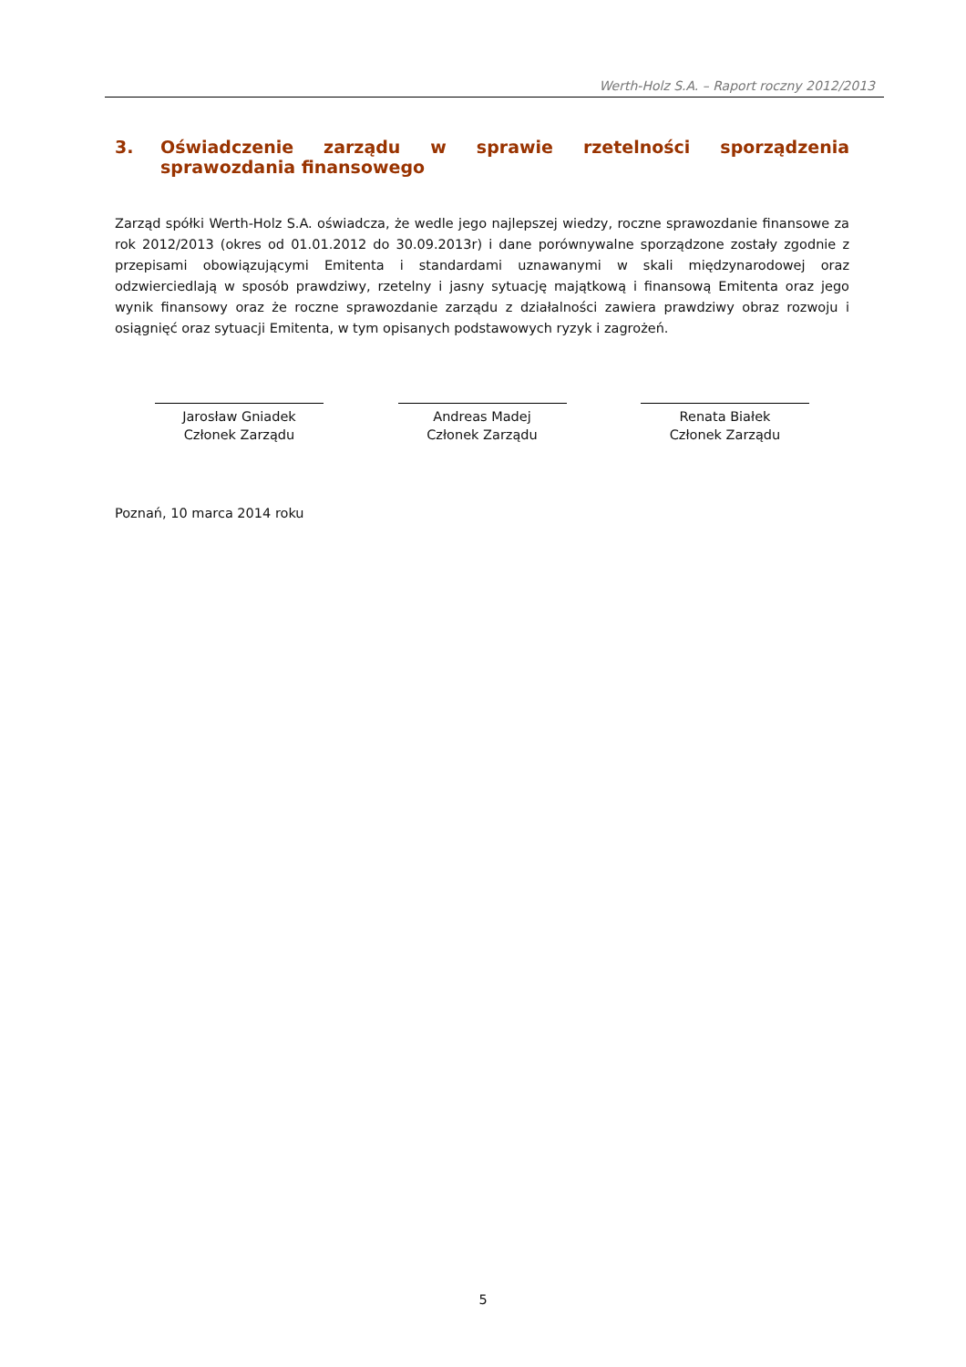Werth-Holz S.A. – Raport roczny 2012/2013
3. Oświadczenie zarządu w sprawie rzetelności sporządzenia sprawozdania finansowego
Zarząd spółki Werth-Holz S.A. oświadcza, że wedle jego najlepszej wiedzy, roczne sprawozdanie finansowe za rok 2012/2013 (okres od 01.01.2012 do 30.09.2013r) i dane porównywalne sporządzone zostały zgodnie z przepisami obowiązującymi Emitenta i standardami uznawanymi w skali międzynarodowej oraz odzwierciedlają w sposób prawdziwy, rzetelny i jasny sytuację majątkową i finansową Emitenta oraz jego wynik finansowy oraz że roczne sprawozdanie zarządu z działalności zawiera prawdziwy obraz rozwoju i osiągnięć oraz sytuacji Emitenta, w tym opisanych podstawowych ryzyk i zagrożeń.
Jarosław Gniadek
Członek Zarządu
Andreas Madej
Członek Zarządu
Renata Białek
Członek Zarządu
Poznań, 10 marca 2014 roku
5